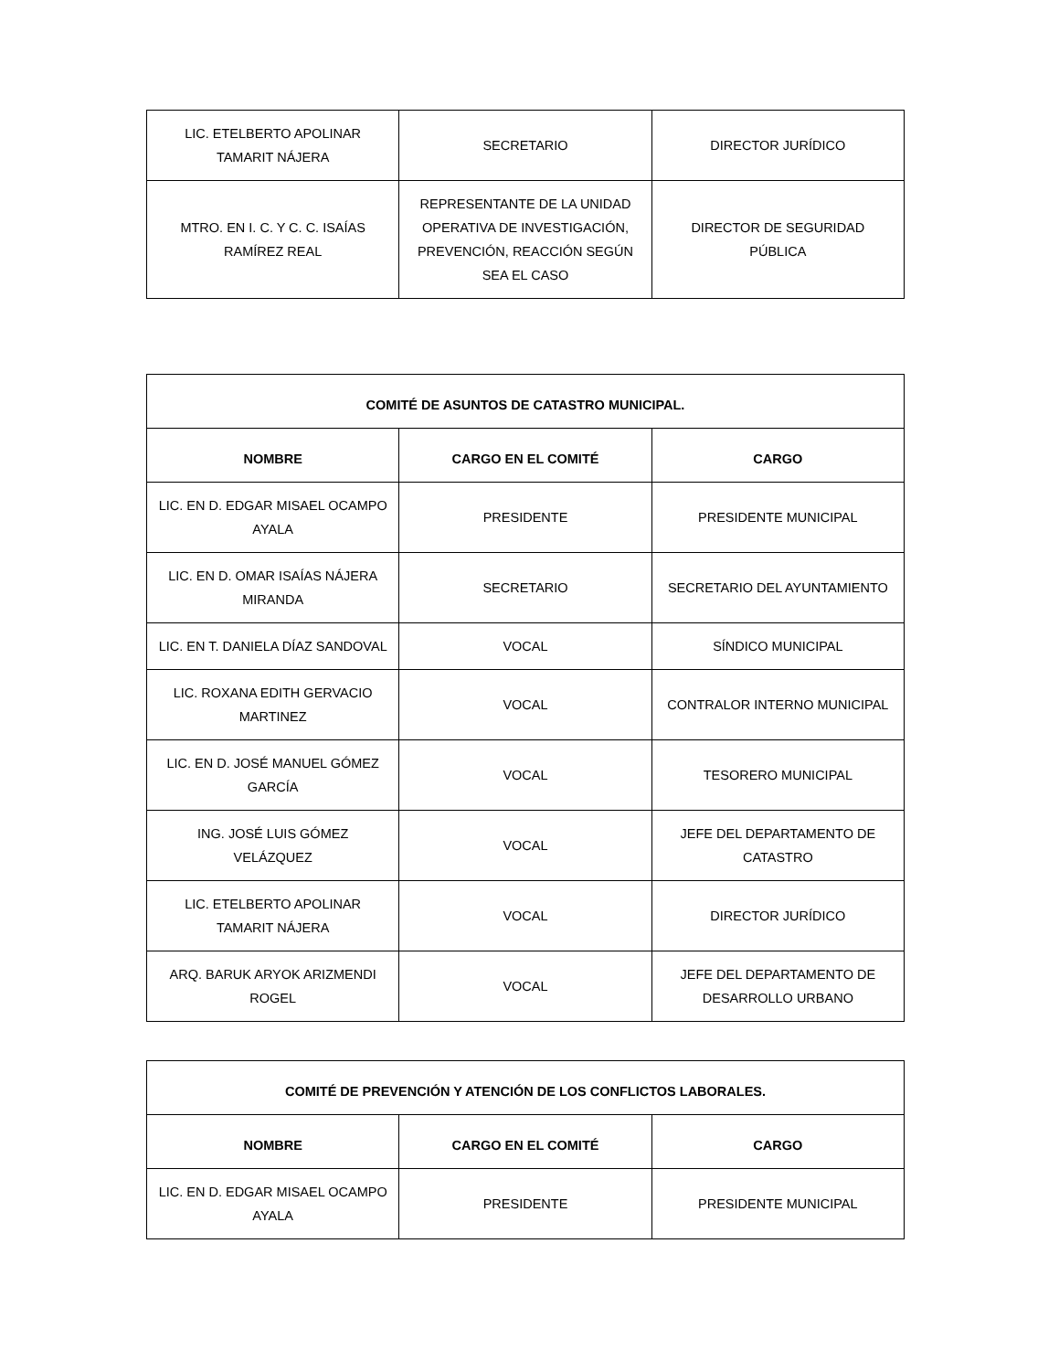| LIC. ETELBERTO APOLINAR TAMARIT NÁJERA | SECRETARIO | DIRECTOR JURÍDICO |
| MTRO. EN I. C. Y C. C. ISAÍAS RAMÍREZ REAL | REPRESENTANTE DE LA UNIDAD OPERATIVA DE INVESTIGACIÓN, PREVENCIÓN, REACCIÓN SEGÚN SEA EL CASO | DIRECTOR DE SEGURIDAD PÚBLICA |
| COMITÉ DE ASUNTOS DE CATASTRO MUNICIPAL. | | |
| --- | --- | --- |
| NOMBRE | CARGO EN EL COMITÉ | CARGO |
| LIC. EN D. EDGAR MISAEL OCAMPO AYALA | PRESIDENTE | PRESIDENTE MUNICIPAL |
| LIC. EN D. OMAR ISAÍAS NÁJERA MIRANDA | SECRETARIO | SECRETARIO DEL AYUNTAMIENTO |
| LIC. EN T. DANIELA DÍAZ SANDOVAL | VOCAL | SÍNDICO MUNICIPAL |
| LIC. ROXANA EDITH GERVACIO MARTINEZ | VOCAL | CONTRALOR INTERNO MUNICIPAL |
| LIC. EN D. JOSÉ MANUEL GÓMEZ GARCÍA | VOCAL | TESORERO MUNICIPAL |
| ING. JOSÉ LUIS GÓMEZ VELÁZQUEZ | VOCAL | JEFE DEL DEPARTAMENTO DE CATASTRO |
| LIC. ETELBERTO APOLINAR TAMARIT NÁJERA | VOCAL | DIRECTOR JURÍDICO |
| ARQ. BARUK ARYOK ARIZMENDI ROGEL | VOCAL | JEFE DEL DEPARTAMENTO DE DESARROLLO URBANO |
| COMITÉ DE PREVENCIÓN Y ATENCIÓN DE LOS CONFLICTOS LABORALES. | | |
| --- | --- | --- |
| NOMBRE | CARGO EN EL COMITÉ | CARGO |
| LIC. EN D. EDGAR MISAEL OCAMPO AYALA | PRESIDENTE | PRESIDENTE MUNICIPAL |